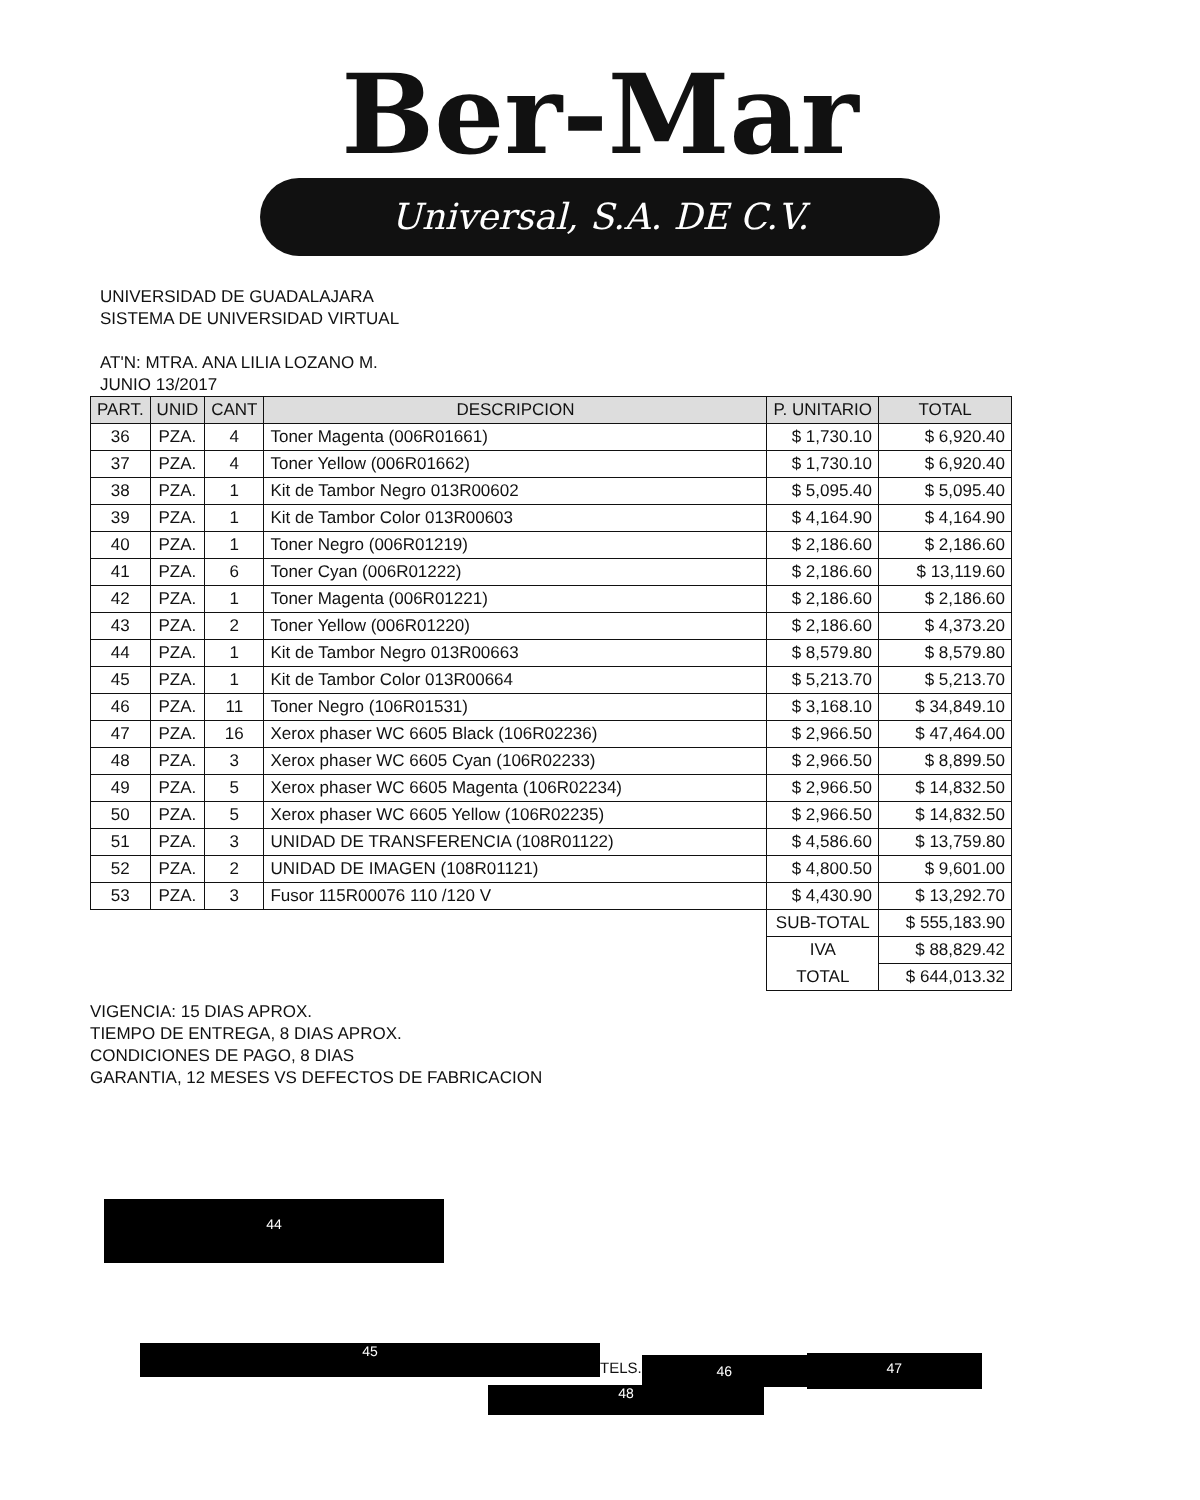Ber-Mar
Universal, S.A. DE C.V.
UNIVERSIDAD DE GUADALAJARA
SISTEMA DE UNIVERSIDAD VIRTUAL
AT'N: MTRA. ANA LILIA LOZANO M.
JUNIO 13/2017
| PART. | UNID | CANT | DESCRIPCION | P. UNITARIO | TOTAL |
| --- | --- | --- | --- | --- | --- |
| 36 | PZA. | 4 | Toner Magenta (006R01661) | $ 1,730.10 | $ 6,920.40 |
| 37 | PZA. | 4 | Toner Yellow (006R01662) | $ 1,730.10 | $ 6,920.40 |
| 38 | PZA. | 1 | Kit de Tambor Negro 013R00602 | $ 5,095.40 | $ 5,095.40 |
| 39 | PZA. | 1 | Kit de Tambor Color 013R00603 | $ 4,164.90 | $ 4,164.90 |
| 40 | PZA. | 1 | Toner Negro (006R01219) | $ 2,186.60 | $ 2,186.60 |
| 41 | PZA. | 6 | Toner Cyan (006R01222) | $ 2,186.60 | $ 13,119.60 |
| 42 | PZA. | 1 | Toner Magenta (006R01221) | $ 2,186.60 | $ 2,186.60 |
| 43 | PZA. | 2 | Toner Yellow (006R01220) | $ 2,186.60 | $ 4,373.20 |
| 44 | PZA. | 1 | Kit de Tambor Negro 013R00663 | $ 8,579.80 | $ 8,579.80 |
| 45 | PZA. | 1 | Kit de Tambor Color 013R00664 | $ 5,213.70 | $ 5,213.70 |
| 46 | PZA. | 11 | Toner Negro (106R01531) | $ 3,168.10 | $ 34,849.10 |
| 47 | PZA. | 16 | Xerox phaser WC 6605 Black (106R02236) | $ 2,966.50 | $ 47,464.00 |
| 48 | PZA. | 3 | Xerox phaser WC 6605 Cyan (106R02233) | $ 2,966.50 | $ 8,899.50 |
| 49 | PZA. | 5 | Xerox phaser WC 6605 Magenta (106R02234) | $ 2,966.50 | $ 14,832.50 |
| 50 | PZA. | 5 | Xerox phaser WC 6605 Yellow (106R02235) | $ 2,966.50 | $ 14,832.50 |
| 51 | PZA. | 3 | UNIDAD DE TRANSFERENCIA (108R01122) | $ 4,586.60 | $ 13,759.80 |
| 52 | PZA. | 2 | UNIDAD DE IMAGEN (108R01121) | $ 4,800.50 | $ 9,601.00 |
| 53 | PZA. | 3 | Fusor 115R00076 110 /120 V | $ 4,430.90 | $ 13,292.70 |
| | | | | SUB-TOTAL | $ 555,183.90 |
| | | | | IVA | $ 88,829.42 |
| | | | | TOTAL | $ 644,013.32 |
VIGENCIA: 15 DIAS APROX.
TIEMPO DE ENTREGA, 8 DIAS APROX.
CONDICIONES DE PAGO, 8 DIAS
GARANTIA, 12 MESES VS DEFECTOS DE FABRICACION
44
45
TELS.
46
47
48